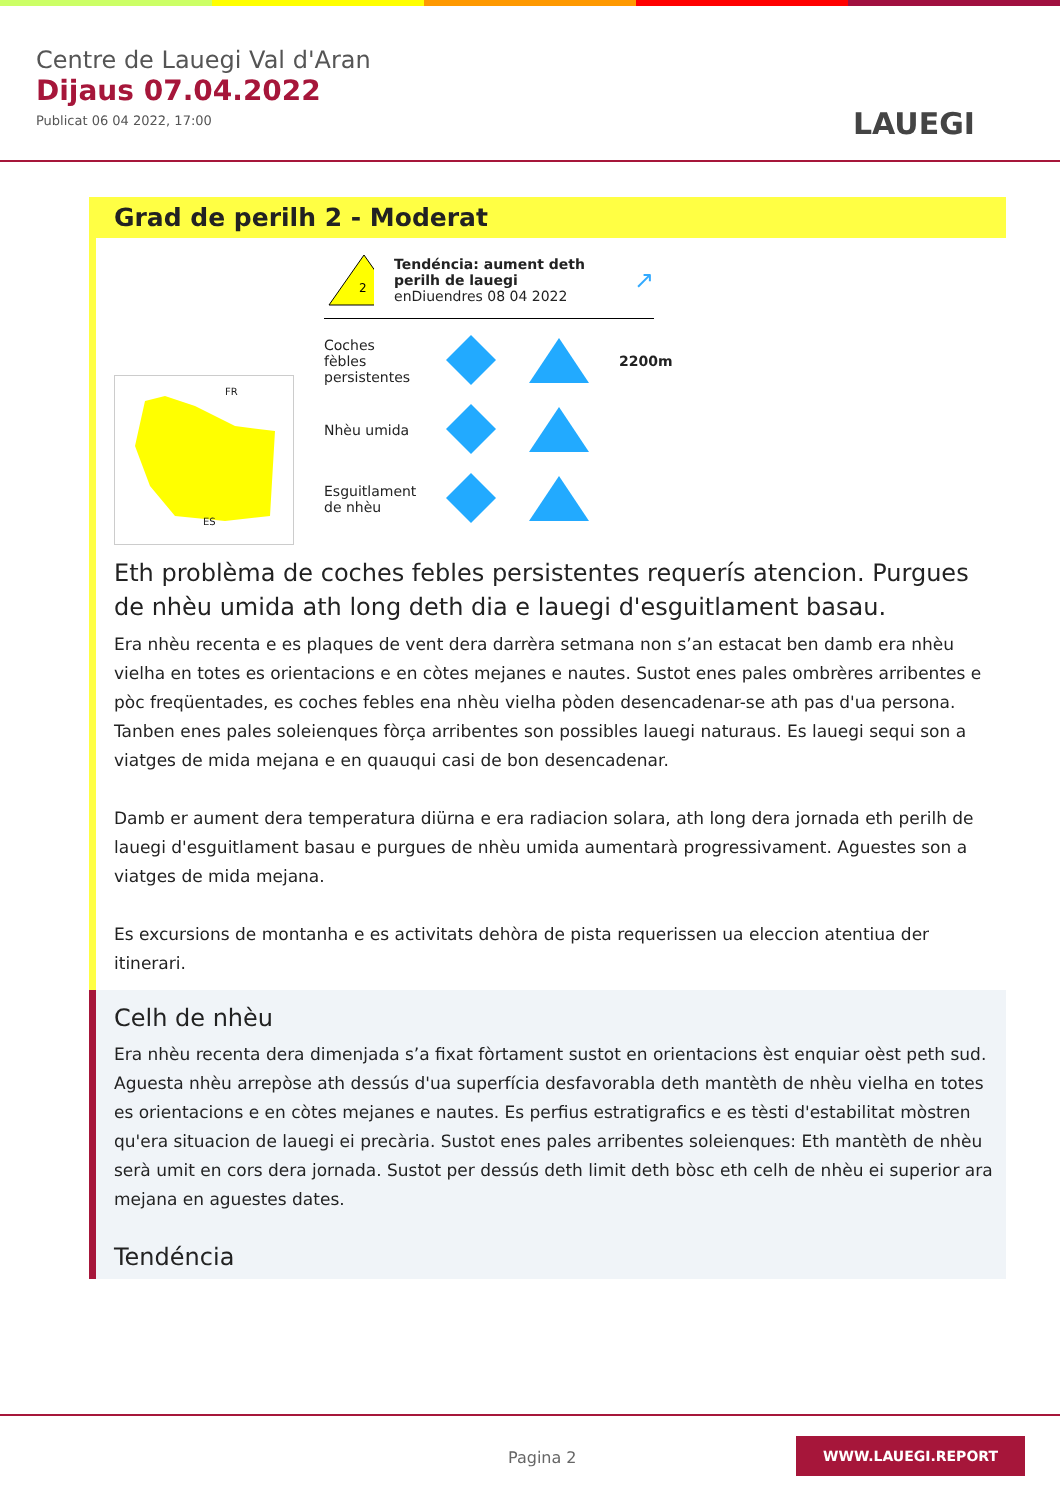Centre de Lauegi Val d'Aran
Dijaus 07.04.2022
Publicat 06 04 2022, 17:00
LAUEGI
Grad de perilh 2 - Moderat
FR
ES
2
Tendéncia: aument deth perilh de lauegi
enDiuendres 08 04 2022
↗
Coches fèbles persistentes
2200m
Nhèu umida
Esguitlament de nhèu
Eth problèma de coches febles persistentes requerís atencion. Purgues de nhèu umida ath long deth dia e lauegi d'esguitlament basau.
Era nhèu recenta e es plaques de vent dera darrèra setmana non s’an estacat ben damb era nhèu vielha en totes es orientacions e en còtes mejanes e nautes. Sustot enes pales ombrères arribentes e pòc freqüentades, es coches febles ena nhèu vielha pòden desencadenar-se ath pas d'ua persona. Tanben enes pales soleienques fòrça arribentes son possibles lauegi naturaus. Es lauegi sequi son a viatges de mida mejana e en quauqui casi de bon desencadenar.
Damb er aument dera temperatura diürna e era radiacion solara, ath long dera jornada eth perilh de lauegi d'esguitlament basau e purgues de nhèu umida aumentarà progressivament. Aguestes son a viatges de mida mejana.
Es excursions de montanha e es activitats dehòra de pista requerissen ua eleccion atentiua der itinerari.
Celh de nhèu
Era nhèu recenta dera dimenjada s’a fixat fòrtament sustot en orientacions èst enquiar oèst peth sud. Aguesta nhèu arrepòse ath dessús d'ua superfícia desfavorabla deth mantèth de nhèu vielha en totes es orientacions e en còtes mejanes e nautes. Es perfius estratigrafics e es tèsti d'estabilitat mòstren qu'era situacion de lauegi ei precària. Sustot enes pales arribentes soleienques: Eth mantèth de nhèu serà umit en cors dera jornada. Sustot per dessús deth limit deth bòsc eth celh de nhèu ei superior ara mejana en aguestes dates.
Tendéncia
Pagina 2
WWW.LAUEGI.REPORT